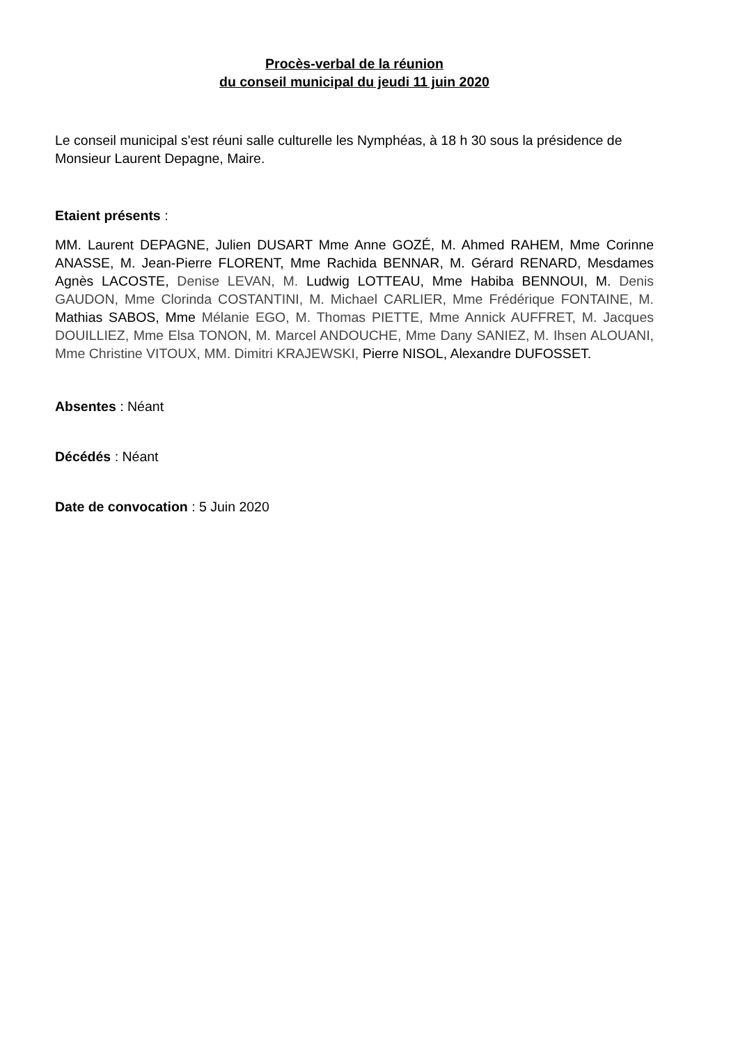Procès-verbal de la réunion
du conseil municipal du jeudi 11 juin 2020
Le conseil municipal s'est réuni salle culturelle les Nymphéas, à 18 h 30 sous la présidence de Monsieur Laurent Depagne, Maire.
Etaient présents :
MM. Laurent DEPAGNE, Julien DUSART Mme Anne GOZÉ, M. Ahmed RAHEM, Mme Corinne ANASSE, M. Jean-Pierre FLORENT, Mme Rachida BENNAR, M. Gérard RENARD, Mesdames Agnès LACOSTE, Denise LEVAN, M. Ludwig LOTTEAU, Mme Habiba BENNOUI, M. Denis GAUDON, Mme Clorinda COSTANTINI, M. Michael CARLIER, Mme Frédérique FONTAINE, M. Mathias SABOS, Mme Mélanie EGO, M. Thomas PIETTE, Mme Annick AUFFRET, M. Jacques DOUILLIEZ, Mme Elsa TONON, M. Marcel ANDOUCHE, Mme Dany SANIEZ, M. Ihsen ALOUANI, Mme Christine VITOUX, MM. Dimitri KRAJEWSKI, Pierre NISOL, Alexandre DUFOSSET.
Absentes : Néant
Décédés : Néant
Date de convocation : 5 Juin 2020